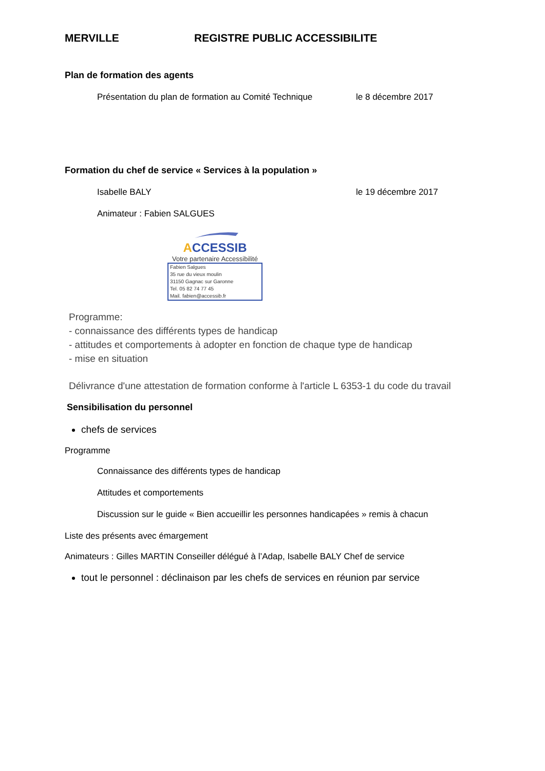MERVILLE REGISTRE PUBLIC ACCESSIBILITE
Plan de formation des agents
Présentation du plan de formation au Comité Technique le 8 décembre 2017
Formation du chef de service « Services à la population »
Isabelle BALY le 19 décembre 2017
Animateur : Fabien SALGUES
ACCESSIB
Votre partenaire Accessibilité
Fabien Salgues
35 rue du vieux moulin
31150 Gagnac sur Garonne
Tel. 05 82 74 77 45
Mail. fabien@accessib.fr
Programme:
- connaissance des différents types de handicap
- attitudes et comportements à adopter en fonction de chaque type de handicap
- mise en situation
Délivrance d'une attestation de formation conforme à l'article L 6353-1 du code du travail
Sensibilisation du personnel
chefs de services
Programme
Connaissance des différents types de handicap
Attitudes et comportements
Discussion sur le guide « Bien accueillir les personnes handicapées » remis à chacun
Liste des présents avec émargement
Animateurs : Gilles MARTIN Conseiller délégué à l’Adap, Isabelle BALY Chef de service
tout le personnel : déclinaison par les chefs de services en réunion par service